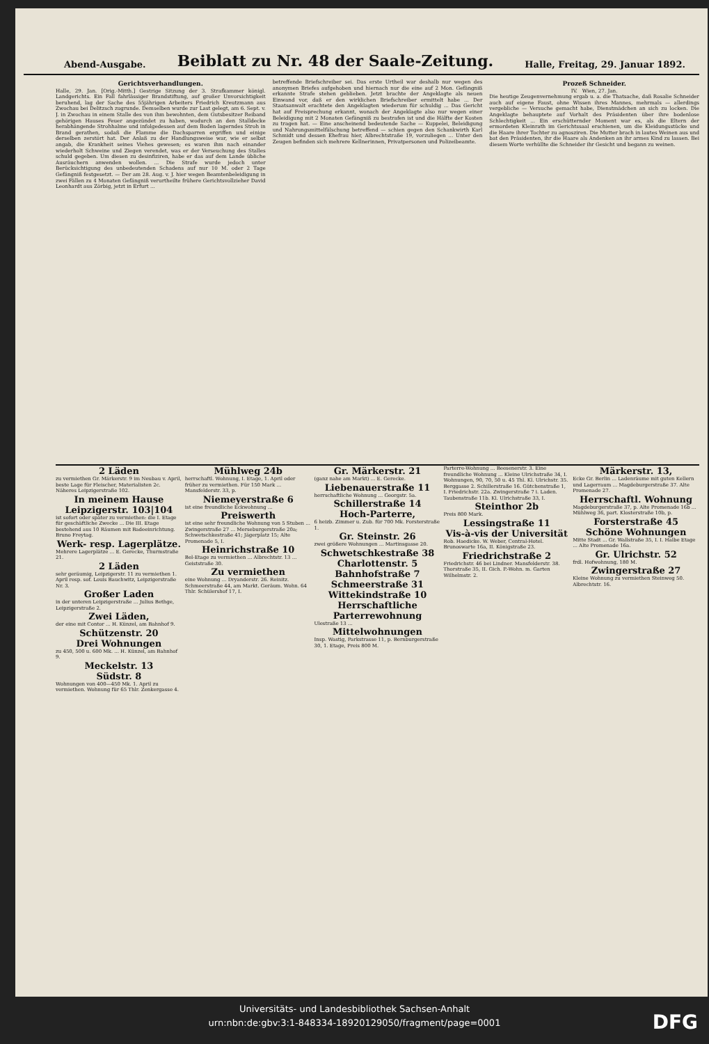Abend-Ausgabe. Beiblatt zu Nr. 48 der Saale-Zeitung. Halle, Freitag, 29. Januar 1892.
Gerichtsverhandlungen.
Halle, 29. Jan. [Orig.-Mitth.] Gestrige Sitzung der 3. Strafkammer königl. Landgerichts. Ein Fall fahrlässiger Brandstiftung, auf großer Unvorsichtigkeit beruhend, lag der Sache des 55jährigen Arbeiters Friedrich Kreutzmann aus Zwochau bei Delitzsch zugrunde. Demselben wurde zur Last gelegt, am 6. Sept. v. J. in Zwochau in einem Stalle des von ihm bewohnten, dem Gutsbesitzer Reiband gehörigen Hauses Feuer angezündet zu haben, wodurch an den Stalldecke herabhängende Strohhalme und infolgedessen auf dem Boden lagerndes Stroh in Brand gerathen, sodaß die Flamme die Dachsparren ergriffen und einige derselben zerstört hat. Der Anlaß zu der Handlungsweise war, wie er selbst angab, die Krankheit seines Viehes gewesen; es waren ihm nach einander wiederholt Schweine und Ziegen verendet, was er der Verseuchung des Stalles schuld gegeben. Um diesen zu desinfiziren, habe er das auf dem Lande übliche Ausräuchern anwenden wollen. ... Die Strafe wurde jedoch unter Berücksichtigung des unbedeutenden Schadens auf nur 10 M. oder 2 Tage Gefängniß festgesetzt. — Der am 28. Aug. v. J. hier wegen Beamtenbeleidigung in zwei Fällen zu 4 Monaten Gefängniß verurtheilte frühere Gerichtsvollzieher David Leonhardt aus Zörbig, jetzt in Erfurt ...
betreffende Briefschreiber sei. Das erste Urtheil war deshalb nur wegen des anonymen Briefes aufgehoben und hiernach nur die eine auf 2 Mon. Gefängniß erkannte Strafe stehen geblieben. Jetzt brachte der Angeklagte als neuen Einwand vor, daß er den wirklichen Briefschreiber ermittelt habe ... Der Staatsanwalt erachtete den Angeklagten wiederum für schuldig ... Das Gericht hat auf Freisprechung erkannt, wonach der Angeklagte also nur wegen einer Beleidigung mit 2 Monaten Gefängniß zu bestrafen ist und die Hälfte der Kosten zu tragen hat. — Eine anscheinend bedeutende Sache — Kuppelei, Beleidigung und Nahrungsmittelfälschung betreffend — schien gegen den Schankwirth Karl Schmidt und dessen Ehefrau hier, Albrechtstraße 19, vorzuliegen ... Unter den Zeugen befinden sich mehrere Kellnerinnen, Privatpersonen und Polizeibeamte.
Prozeß Schneider.
IV. Wien, 27. Jan.
Die heutige Zeugenvernehmung ergab u. a. die Thatsache, daß Rosalie Schneider auch auf eigene Faust, ohne Wissen ihres Mannes, mehrmals — allerdings vergebliche — Versuche gemacht habe, Dienstmädchen an sich zu locken. Die Angeklagte behauptete auf Vorhalt des Präsidenten über ihre bodenlose Schlechtigkeit ... Ein erschütternder Moment war es, als die Eltern der ermordeten Kleinrath im Gerichtssaal erschienen, um die Kleidungsstücke und die Haare ihrer Tochter zu agnosziren. Die Mutter brach in lautes Weinen aus und bat den Präsidenten, ihr die Haare als Andenken an ihr armes Kind zu lassen. Bei diesem Worte verhüllte die Schneider ihr Gesicht und begann zu weinen.
2 Läden
zu vermiethen Gr. Märkerstr. 9 im Neubau v. April, beste Lage für Fleischer, Materialisten 2c. Näheres Leipzigerstraße 102.
In meinem Hause Leipzigerstr. 103|104
ist sofort oder später zu vermiethen: die I. Etage für geschäftliche Zwecke ... Die III. Etage bestehend aus 10 Räumen mit Badeeinrichtung. Bruno Freytag.
Werk- resp. Lagerplätze.
Mehrere Lagerplätze ... E. Gerecke, Thurmstraße 21.
2 Läden
sehr geräumig, Leipzigerstr. 11 zu vermiethen 1. April resp. sof. Louis Bauchwitz, Leipzigerstraße Nr. 3.
Großer Laden
in der unteren Leipzigerstraße ... Julius Bethge, Leipzigerstraße 2.
Zwei Läden,
der eine mit Contor ... H. Künzel, am Bahnhof 9.
Schützenstr. 20
Drei Wohnungen
zu 450, 500 u. 600 Mk. ... H. Künzel, am Bahnhof 9.
Meckelstr. 13
Südstr. 8
Wohnungen von 400—450 Mk. 1. April zu vermiethen. Wohnung für 65 Thlr. Zenkergasse 4.
Mühlweg 24b
herrschaftl. Wohnung, I. Etage, 1. April oder früher zu vermiethen. Für 150 Mark ... Mansfelderstr. 33, p.
Niemeyerstraße 6
ist eine freundliche Eckwohnung ...
Preiswerth
ist eine sehr freundliche Wohnung von 5 Stuben ... Zwingerstraße 27 ... Merseburgerstraße 20a; Schwetschkestraße 41; Jägerplatz 15; Alte Promenade 5, I.
Heinrichstraße 10
Bel-Etage zu vermiethen ... Albrechtstr. 13 ... Geiststraße 30.
Zu vermiethen
eine Wohnung ... Dryanderstr. 26. Reinitz. Schmeerstraße 44, am Markt. Geräum. Wohn. 64 Thlr. Schülershof 17, I.
Gr. Märkerstr. 21
(ganz nahe am Markt) ... E. Gerecke.
Liebenauerstraße 11
herrschaftliche Wohnung ... Georgstr. 5a.
Schillerstraße 14
Hoch-Parterre,
6 heizb. Zimmer u. Zub. für 700 Mk. Forsterstraße 1.
Gr. Steinstr. 26
zwei größere Wohnungen ... Martinsgasse 20.
Schwetschkestraße 38
Charlottenstr. 5
Bahnhofstraße 7
Schmeerstraße 31
Wittekindstraße 10
Herrschaftliche Parterrewohnung
Ulestraße 13 ...
Mittelwohnungen
Insp. Wastig, Parkstrasse 11, p. Bernburgerstraße 30, 1. Etage, Preis 800 M.
Parterre-Wohnung ... Beesenerstr. 3. Eine freundliche Wohnung ... Kleine Ulrichstraße 34, I. Wohnungen, 90, 70, 50 u. 45 Thl. Kl. Ulrichstr. 35. Berggasse 2. Schillerstraße 16. Gütchenstraße 1, I. Friedrichstr. 22a. Zwingerstraße 7 i. Laden. Taubenstraße 11b. Kl. Ulrichstraße 33, I.
Steinthor 2b
Preis 800 Mark.
Lessingstraße 11
Vis-à-vis der Universität
Rob. Haedicke. W. Weber, Central-Hotel. Brunoswarte 16a, II. Königstraße 23.
Friedrichstraße 2
Friedrichstr. 46 bei Lindner. Mansfelderstr. 38. Thorstraße 35, II. Gich. P.-Wohn. m. Garten Wilhelmstr. 2.
Märkerstr. 13,
Ecke Gr. Berlin ... Ladenräume mit guten Kellern und Lagerraum ... Magdeburgerstraße 37. Alte Promenade 27.
Herrschaftl. Wohnung
Magdeburgerstraße 37, p. Alte Promenade 16b ... Mühlweg 36, part. Klosterstraße 10b, p.
Forsterstraße 45
Schöne Wohnungen
Mitte Stadt ... Gr. Wallstraße 35, I. I. Halbe Etage ... Alte Promenade 16a.
Gr. Ulrichstr. 52
frdl. Hofwohnung, 180 M.
Zwingerstraße 27
Kleine Wohnung zu vermiethen Steinweg 50. Albrechtstr. 16.
Universitäts- und Landesbibliothek Sachsen-Anhalt
urn:nbn:de:gbv:3:1-848334-18920129050/fragment/page=0001
DFG